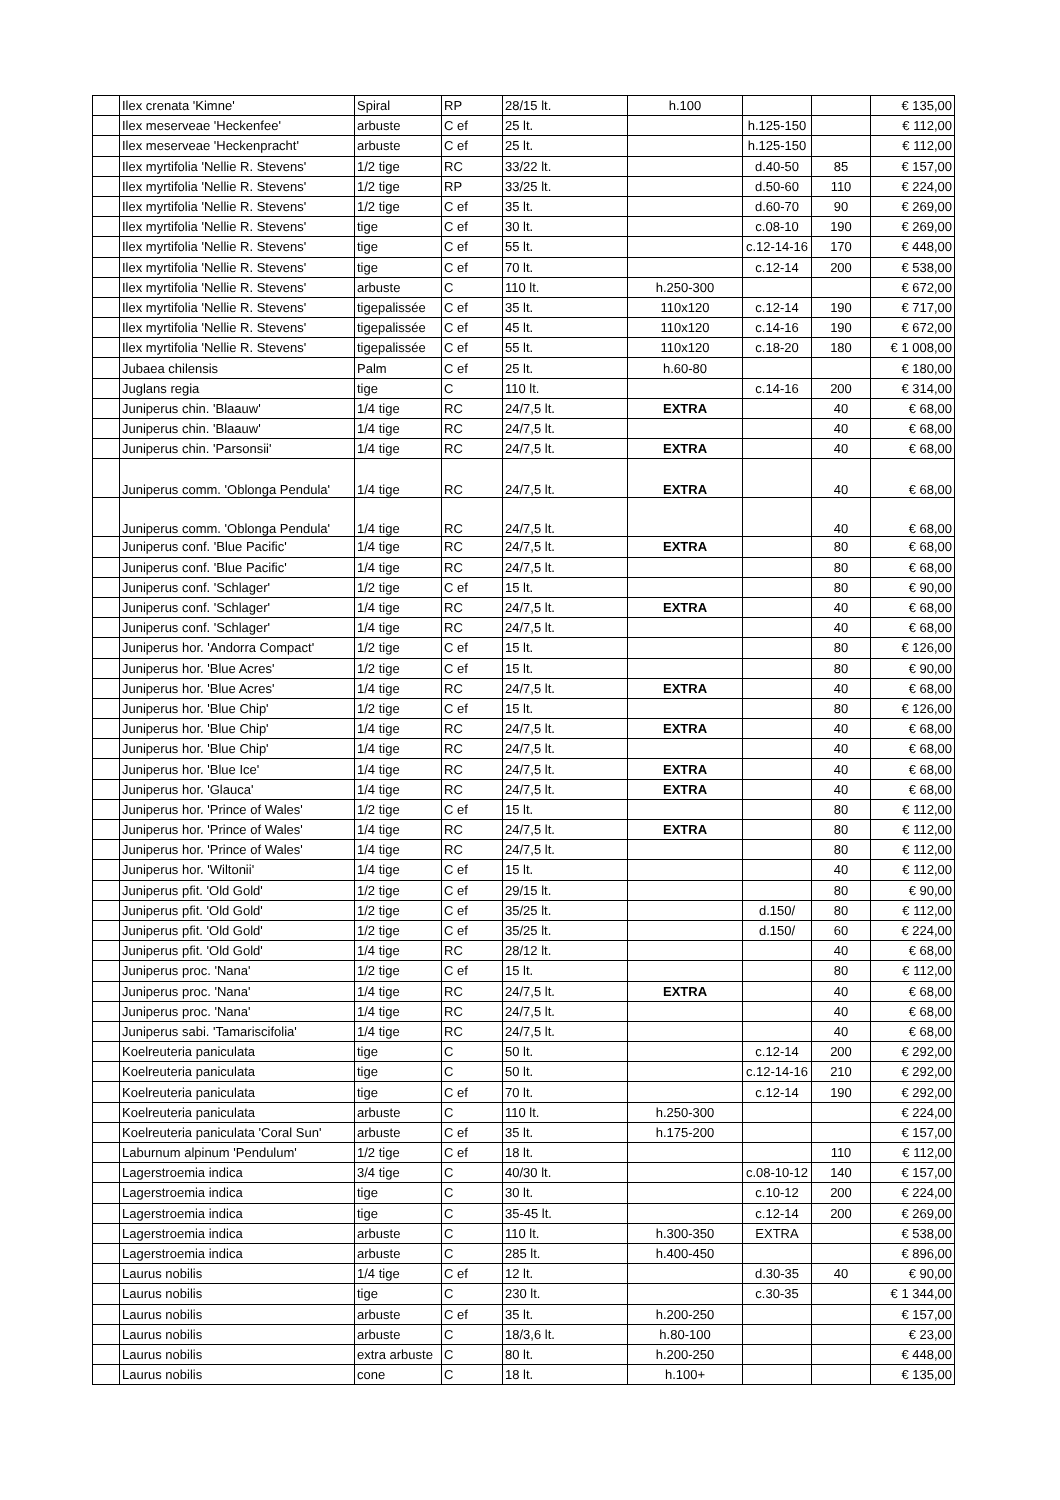| | Ilex crenata 'Kimne' | Spiral | RP | 28/15 lt. | h.100 | | | € 135,00 |
| | Ilex meserveae 'Heckenfee' | arbuste | C ef | 25 lt. | | h.125-150 | | € 112,00 |
| | Ilex meserveae 'Heckenpracht' | arbuste | C ef | 25 lt. | | h.125-150 | | € 112,00 |
| | Ilex myrtifolia 'Nellie R. Stevens' | 1/2 tige | RC | 33/22 lt. | | d.40-50 | 85 | € 157,00 |
| | Ilex myrtifolia 'Nellie R. Stevens' | 1/2 tige | RP | 33/25 lt. | | d.50-60 | 110 | € 224,00 |
| | Ilex myrtifolia 'Nellie R. Stevens' | 1/2 tige | C ef | 35 lt. | | d.60-70 | 90 | € 269,00 |
| | Ilex myrtifolia 'Nellie R. Stevens' | tige | C ef | 30 lt. | | c.08-10 | 190 | € 269,00 |
| | Ilex myrtifolia 'Nellie R. Stevens' | tige | C ef | 55 lt. | | c.12-14-16 | 170 | € 448,00 |
| | Ilex myrtifolia 'Nellie R. Stevens' | tige | C ef | 70 lt. | | c.12-14 | 200 | € 538,00 |
| | Ilex myrtifolia 'Nellie R. Stevens' | arbuste | C | 110 lt. | h.250-300 | | | € 672,00 |
| | Ilex myrtifolia 'Nellie R. Stevens' | tigepalissée | C ef | 35 lt. | 110x120 | c.12-14 | 190 | € 717,00 |
| | Ilex myrtifolia 'Nellie R. Stevens' | tigepalissée | C ef | 45 lt. | 110x120 | c.14-16 | 190 | € 672,00 |
| | Ilex myrtifolia 'Nellie R. Stevens' | tigepalissée | C ef | 55 lt. | 110x120 | c.18-20 | 180 | € 1 008,00 |
| | Jubaea chilensis | Palm | C ef | 25 lt. | h.60-80 | | | € 180,00 |
| | Juglans regia | tige | C | 110 lt. | | c.14-16 | 200 | € 314,00 |
| | Juniperus chin. 'Blaauw' | 1/4 tige | RC | 24/7,5 lt. | EXTRA | | 40 | € 68,00 |
| | Juniperus chin. 'Blaauw' | 1/4 tige | RC | 24/7,5 lt. | | | 40 | € 68,00 |
| | Juniperus chin. 'Parsonsii' | 1/4 tige | RC | 24/7,5 lt. | EXTRA | | 40 | € 68,00 |
| | Juniperus comm. 'Oblonga Pendula' | 1/4 tige | RC | 24/7,5 lt. | EXTRA | | 40 | € 68,00 |
| | Juniperus comm. 'Oblonga Pendula' | 1/4 tige | RC | 24/7,5 lt. | | | 40 | € 68,00 |
| | Juniperus conf. 'Blue Pacific' | 1/4 tige | RC | 24/7,5 lt. | EXTRA | | 80 | € 68,00 |
| | Juniperus conf. 'Blue Pacific' | 1/4 tige | RC | 24/7,5 lt. | | | 80 | € 68,00 |
| | Juniperus conf. 'Schlager' | 1/2 tige | C ef | 15 lt. | | | 80 | € 90,00 |
| | Juniperus conf. 'Schlager' | 1/4 tige | RC | 24/7,5 lt. | EXTRA | | 40 | € 68,00 |
| | Juniperus conf. 'Schlager' | 1/4 tige | RC | 24/7,5 lt. | | | 40 | € 68,00 |
| | Juniperus hor. 'Andorra Compact' | 1/2 tige | C ef | 15 lt. | | | 80 | € 126,00 |
| | Juniperus hor. 'Blue Acres' | 1/2 tige | C ef | 15 lt. | | | 80 | € 90,00 |
| | Juniperus hor. 'Blue Acres' | 1/4 tige | RC | 24/7,5 lt. | EXTRA | | 40 | € 68,00 |
| | Juniperus hor. 'Blue Chip' | 1/2 tige | C ef | 15 lt. | | | 80 | € 126,00 |
| | Juniperus hor. 'Blue Chip' | 1/4 tige | RC | 24/7,5 lt. | EXTRA | | 40 | € 68,00 |
| | Juniperus hor. 'Blue Chip' | 1/4 tige | RC | 24/7,5 lt. | | | 40 | € 68,00 |
| | Juniperus hor. 'Blue Ice' | 1/4 tige | RC | 24/7,5 lt. | EXTRA | | 40 | € 68,00 |
| | Juniperus hor. 'Glauca' | 1/4 tige | RC | 24/7,5 lt. | EXTRA | | 40 | € 68,00 |
| | Juniperus hor. 'Prince of Wales' | 1/2 tige | C ef | 15 lt. | | | 80 | € 112,00 |
| | Juniperus hor. 'Prince of Wales' | 1/4 tige | RC | 24/7,5 lt. | EXTRA | | 80 | € 112,00 |
| | Juniperus hor. 'Prince of Wales' | 1/4 tige | RC | 24/7,5 lt. | | | 80 | € 112,00 |
| | Juniperus hor. 'Wiltonii' | 1/4 tige | C ef | 15 lt. | | | 40 | € 112,00 |
| | Juniperus pfit. 'Old Gold' | 1/2 tige | C ef | 29/15 lt. | | | 80 | € 90,00 |
| | Juniperus pfit. 'Old Gold' | 1/2 tige | C ef | 35/25 lt. | | d.150/ | 80 | € 112,00 |
| | Juniperus pfit. 'Old Gold' | 1/2 tige | C ef | 35/25 lt. | | d.150/ | 60 | € 224,00 |
| | Juniperus pfit. 'Old Gold' | 1/4 tige | RC | 28/12 lt. | | | 40 | € 68,00 |
| | Juniperus proc. 'Nana' | 1/2 tige | C ef | 15 lt. | | | 80 | € 112,00 |
| | Juniperus proc. 'Nana' | 1/4 tige | RC | 24/7,5 lt. | EXTRA | | 40 | € 68,00 |
| | Juniperus proc. 'Nana' | 1/4 tige | RC | 24/7,5 lt. | | | 40 | € 68,00 |
| | Juniperus sabi. 'Tamariscifolia' | 1/4 tige | RC | 24/7,5 lt. | | | 40 | € 68,00 |
| | Koelreuteria paniculata | tige | C | 50 lt. | | c.12-14 | 200 | € 292,00 |
| | Koelreuteria paniculata | tige | C | 50 lt. | | c.12-14-16 | 210 | € 292,00 |
| | Koelreuteria paniculata | tige | C ef | 70 lt. | | c.12-14 | 190 | € 292,00 |
| | Koelreuteria paniculata | arbuste | C | 110 lt. | h.250-300 | | | € 224,00 |
| | Koelreuteria paniculata 'Coral Sun' | arbuste | C ef | 35 lt. | h.175-200 | | | € 157,00 |
| | Laburnum alpinum 'Pendulum' | 1/2 tige | C ef | 18 lt. | | | 110 | € 112,00 |
| | Lagerstroemia indica | 3/4 tige | C | 40/30 lt. | | c.08-10-12 | 140 | € 157,00 |
| | Lagerstroemia indica | tige | C | 30 lt. | | c.10-12 | 200 | € 224,00 |
| | Lagerstroemia indica | tige | C | 35-45 lt. | | c.12-14 | 200 | € 269,00 |
| | Lagerstroemia indica | arbuste | C | 110 lt. | h.300-350 | EXTRA | | € 538,00 |
| | Lagerstroemia indica | arbuste | C | 285 lt. | h.400-450 | | | € 896,00 |
| | Laurus nobilis | 1/4 tige | C ef | 12 lt. | | d.30-35 | 40 | € 90,00 |
| | Laurus nobilis | tige | C | 230 lt. | | c.30-35 | | € 1 344,00 |
| | Laurus nobilis | arbuste | C ef | 35 lt. | h.200-250 | | | € 157,00 |
| | Laurus nobilis | arbuste | C | 18/3,6 lt. | h.80-100 | | | € 23,00 |
| | Laurus nobilis | extra arbuste | C | 80 lt. | h.200-250 | | | € 448,00 |
| | Laurus nobilis | cone | C | 18 lt. | h.100+ | | | € 135,00 |